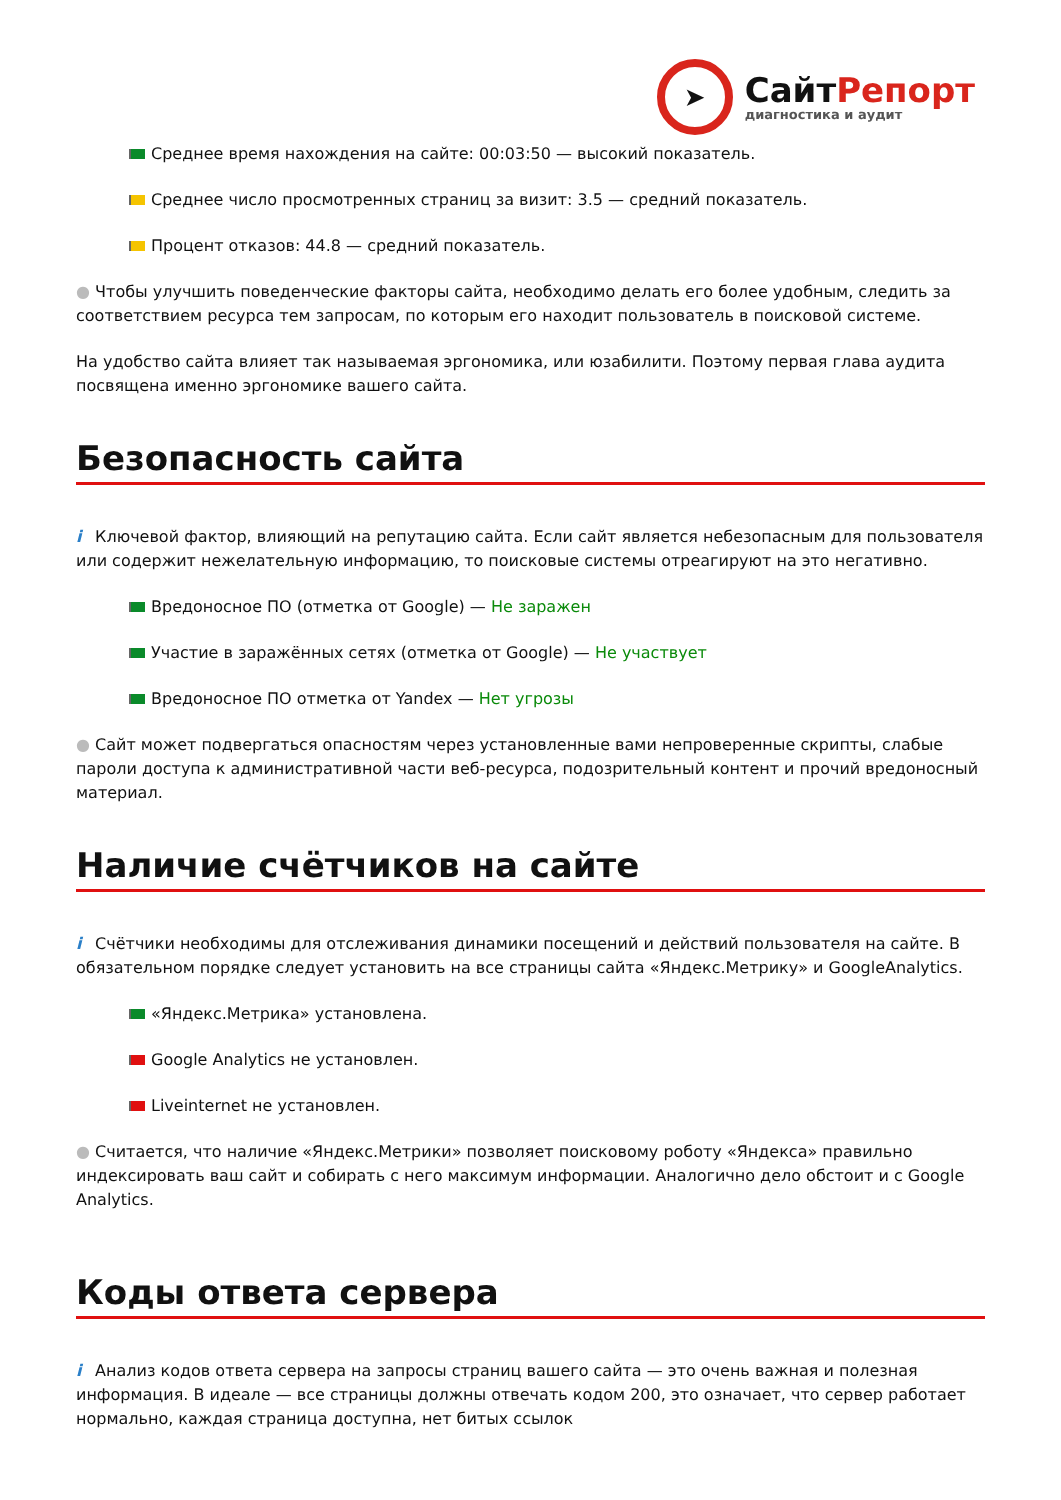➤
СайтРепорт
диагностика и аудит
Среднее время нахождения на сайте: 00:03:50 — высокий показатель.
Среднее число просмотренных страниц за визит: 3.5 — средний показатель.
Процент отказов: 44.8 — средний показатель.
● Чтобы улучшить поведенческие факторы сайта, необходимо делать его более удобным, следить за соответствием ресурса тем запросам, по которым его находит пользователь в поисковой системе.
На удобство сайта влияет так называемая эргономика, или юзабилити. Поэтому первая глава аудита посвящена именно эргономике вашего сайта.
Безопасность сайта
i Ключевой фактор, влияющий на репутацию сайта. Если сайт является небезопасным для пользователя или содержит нежелательную информацию, то поисковые системы отреагируют на это негативно.
Вредоносное ПО (отметка от Google) — Не заражен
Участие в заражённых сетях (отметка от Google) — Не участвует
Вредоносное ПО отметка от Yandex — Нет угрозы
● Сайт может подвергаться опасностям через установленные вами непроверенные скрипты, слабые пароли доступа к административной части веб-ресурса, подозрительный контент и прочий вредоносный материал.
Наличие счётчиков на сайте
i Счётчики необходимы для отслеживания динамики посещений и действий пользователя на сайте. В обязательном порядке следует установить на все страницы сайта «Яндекс.Метрику» и GoogleAnalytics.
«Яндекс.Метрика» установлена.
Google Analytics не установлен.
Liveinternet не установлен.
● Считается, что наличие «Яндекс.Метрики» позволяет поисковому роботу «Яндекса» правильно индексировать ваш сайт и собирать с него максимум информации. Аналогично дело обстоит и с Google Analytics.
Коды ответа сервера
i Анализ кодов ответа сервера на запросы страниц вашего сайта — это очень важная и полезная информация. В идеале — все страницы должны отвечать кодом 200, это означает, что сервер работает нормально, каждая страница доступна, нет битых ссылок